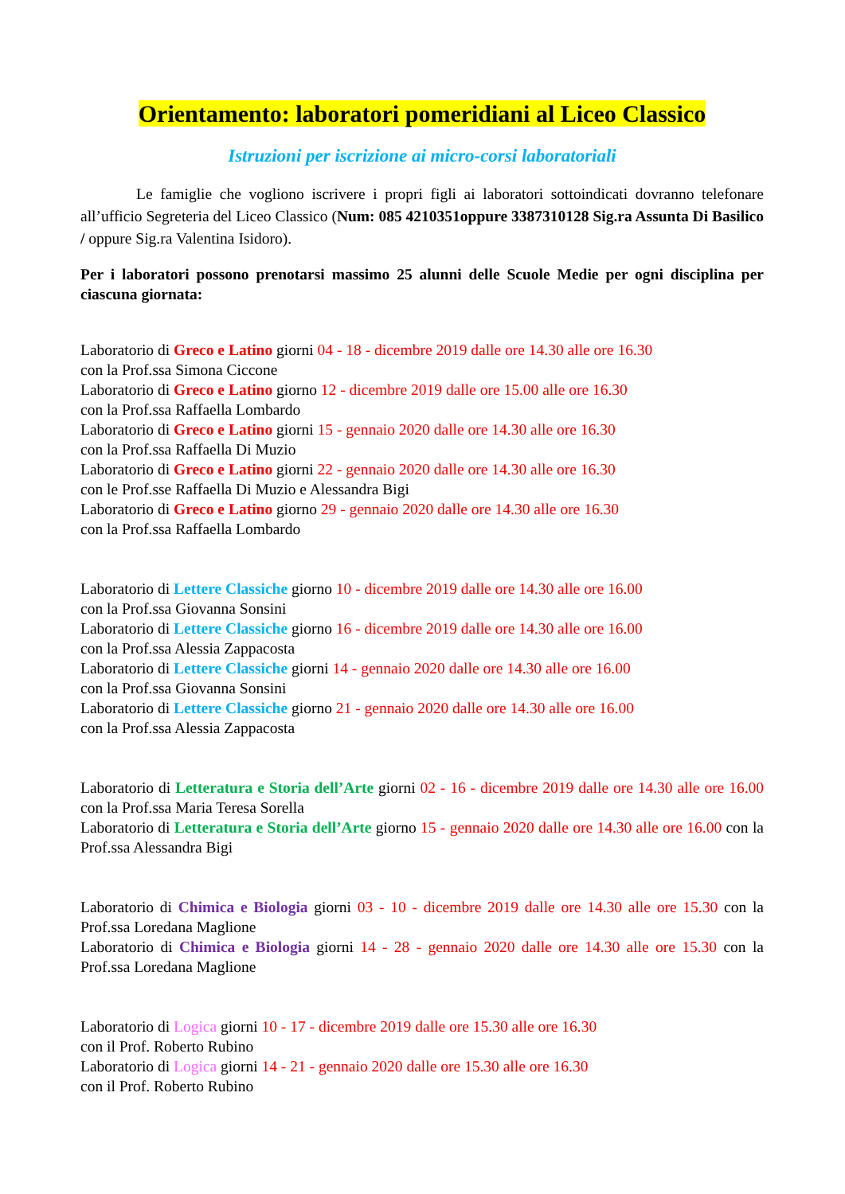Orientamento: laboratori pomeridiani al Liceo Classico
Istruzioni per iscrizione ai micro-corsi laboratoriali
Le famiglie che vogliono iscrivere i propri figli ai laboratori sottoindicati dovranno telefonare all’ufficio Segreteria del Liceo Classico (Num: 085 4210351oppure 3387310128 Sig.ra Assunta Di Basilico / oppure Sig.ra Valentina Isidoro).
Per i laboratori possono prenotarsi massimo 25 alunni delle Scuole Medie per ogni disciplina per ciascuna giornata:
Laboratorio di Greco e Latino giorni 04 - 18 - dicembre 2019 dalle ore 14.30 alle ore 16.30
con la Prof.ssa Simona Ciccone
Laboratorio di Greco e Latino giorno 12 - dicembre 2019 dalle ore 15.00 alle ore 16.30
con la Prof.ssa Raffaella Lombardo
Laboratorio di Greco e Latino giorni 15 - gennaio 2020 dalle ore 14.30 alle ore 16.30
con la Prof.ssa Raffaella Di Muzio
Laboratorio di Greco e Latino giorni 22 - gennaio 2020 dalle ore 14.30 alle ore 16.30
con le Prof.sse Raffaella Di Muzio e Alessandra Bigi
Laboratorio di Greco e Latino giorno 29 - gennaio 2020 dalle ore 14.30 alle ore 16.30
con la Prof.ssa Raffaella Lombardo
Laboratorio di Lettere Classiche giorno 10 - dicembre 2019 dalle ore 14.30 alle ore 16.00
con la Prof.ssa Giovanna Sonsini
Laboratorio di Lettere Classiche giorno 16 - dicembre 2019 dalle ore 14.30 alle ore 16.00
con la Prof.ssa Alessia Zappacosta
Laboratorio di Lettere Classiche giorni 14 - gennaio 2020 dalle ore 14.30 alle ore 16.00
con la Prof.ssa Giovanna Sonsini
Laboratorio di Lettere Classiche giorno 21 - gennaio 2020 dalle ore 14.30 alle ore 16.00
con la Prof.ssa Alessia Zappacosta
Laboratorio di Letteratura e Storia dell’Arte giorni 02 - 16 - dicembre 2019 dalle ore 14.30 alle ore 16.00 con la Prof.ssa Maria Teresa Sorella
Laboratorio di Letteratura e Storia dell’Arte giorno 15 - gennaio 2020 dalle ore 14.30 alle ore 16.00 con la Prof.ssa Alessandra Bigi
Laboratorio di Chimica e Biologia giorni 03 - 10 - dicembre 2019 dalle ore 14.30 alle ore 15.30 con la Prof.ssa Loredana Maglione
Laboratorio di Chimica e Biologia giorni 14 - 28 - gennaio 2020 dalle ore 14.30 alle ore 15.30 con la Prof.ssa Loredana Maglione
Laboratorio di Logica giorni 10 - 17 - dicembre 2019 dalle ore 15.30 alle ore 16.30
con il Prof. Roberto Rubino
Laboratorio di Logica giorni 14 - 21 - gennaio 2020 dalle ore 15.30 alle ore 16.30
con il Prof. Roberto Rubino